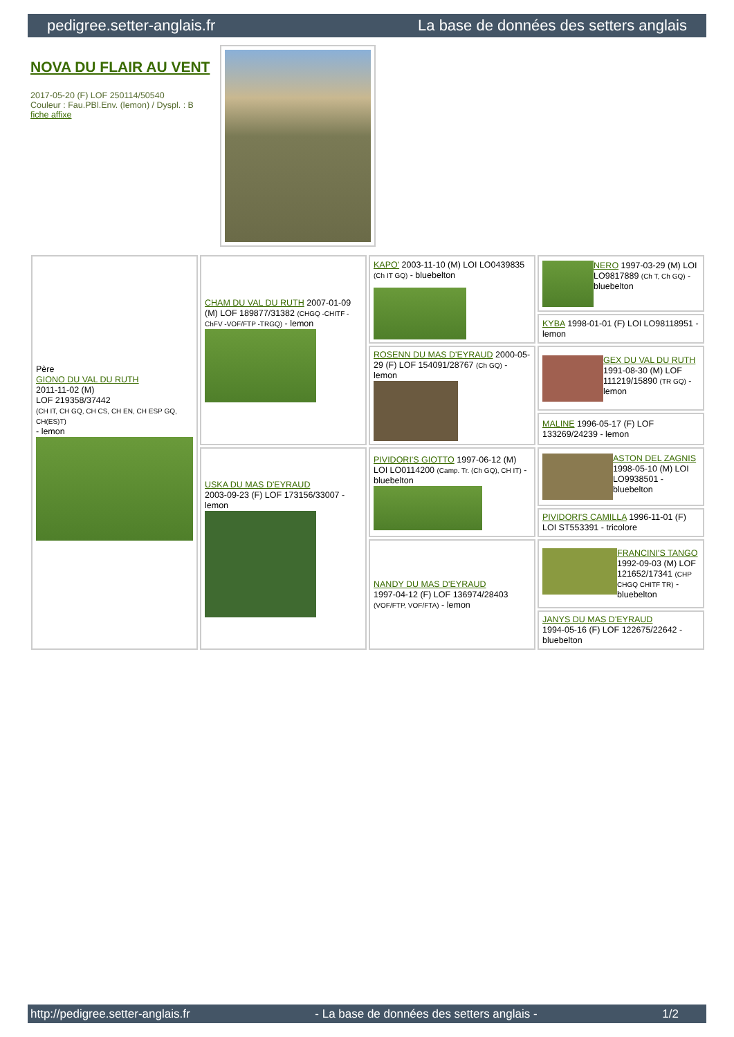pedigree.setter-anglais.fr La base de données des setters anglais
NOVA DU FLAIR AU VENT
2017-05-20 (F) LOF 250114/50540
Couleur : Fau.PBl.Env. (lemon) / Dyspl. : B
fiche affixe
| Père GIONO DU VAL DU RUTH 2011-11-02 (M) LOF 219358/37442 (CH IT, CH GQ, CH CS, CH EN, CH ESP GQ, CH(ES)T) - lemon | CHAM DU VAL DU RUTH 2007-01-09 (M) LOF 189877/31382 (CHGQ -CHITF -ChFV -VOF/FTP -TRGQ) - lemon | KAPO' 2003-11-10 (M) LOI LO0439835 (Ch IT GQ) - bluebelton | NERO 1997-03-29 (M) LOI LO9817889 (Ch T, Ch GQ) - bluebelton |
| | | | KYBA 1998-01-01 (F) LOI LO98118951 - lemon |
| | | ROSENN DU MAS D'EYRAUD 2000-05-29 (F) LOF 154091/28767 (Ch GQ) - lemon | GEX DU VAL DU RUTH 1991-08-30 (M) LOF 111219/15890 (TR GQ) - lemon |
| | | | MALINE 1996-05-17 (F) LOF 133269/24239 - lemon |
| | USKA DU MAS D'EYRAUD 2003-09-23 (F) LOF 173156/33007 - lemon | PIVIDORI'S GIOTTO 1997-06-12 (M) LOI LO0114200 (Camp. Tr. (Ch GQ), CH IT) - bluebelton | ASTON DEL ZAGNIS 1998-05-10 (M) LOI LO9938501 - bluebelton |
| | | | PIVIDORI'S CAMILLA 1996-11-01 (F) LOI ST553391 - tricolore |
| | | NANDY DU MAS D'EYRAUD 1997-04-12 (F) LOF 136974/28403 (VOF/FTP, VOF/FTA) - lemon | FRANCINI'S TANGO 1992-09-03 (M) LOF 121652/17341 (CHP CHGQ CHITF TR) - bluebelton |
| | | | JANYS DU MAS D'EYRAUD 1994-05-16 (F) LOF 122675/22642 - bluebelton |
http://pedigree.setter-anglais.fr - La base de données des setters anglais - 1/2